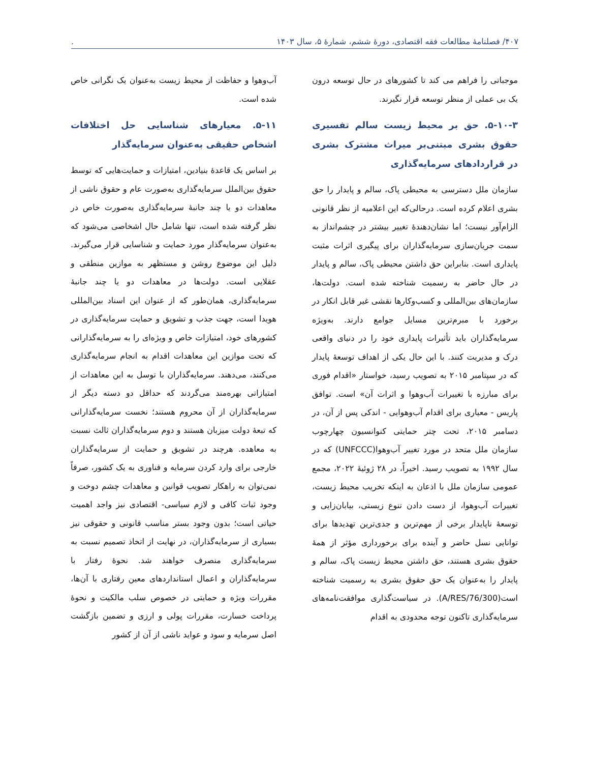۴۰۷/ فصلنامهٔ مطالعات فقه اقتصادی، دورهٔ ششم، شمارهٔ ۵، سال ۱۴۰۳.
موجباتی را فراهم می کند تا کشورهای در حال توسعه درون یک بی عملی از منظر توسعه قرار نگیرند.
۵-۱۰-۳. حق بر محیط زیست سالم تفسیری حقوق بشری مبتنی‌بر میراث مشترک بشری در قراردادهای سرمایه‌گذاری
سازمان ملل دسترسی به محیطی پاک، سالم و پایدار را حق بشری اعلام کرده است. درحالی‌که این اعلامیه از نظر قانونی الزام‌آور نیست؛ اما نشان‌دهندهٔ تغییر بیشتر در چشم‌انداز به سمت جریان‌سازی سرمایه‌گذاران برای پیگیری اثرات مثبت پایداری است. بنابراین حق داشتن محیطی پاک، سالم و پایدار در حال حاضر به رسمیت شناخته شده است. دولت‌ها، سازمان‌های بین‌المللی و کسب‌وکارها نقشی غیر قابل انکار در برخورد با مبرم‌ترین مسایل جوامع دارند. به‌ویژه سرمایه‌گذاران باید تأثیرات پایداری خود را در دنیای واقعی درک و مدیریت کنند. با این حال یکی از اهداف توسعهٔ پایدار که در سپتامبر ۲۰۱۵ به تصویب رسید، خواستار «اقدام فوری برای مبارزه با تغییرات آب‌وهوا و اثرات آن» است. توافق پاریس - معیاری برای اقدام آب‌وهوایی - اندکی پس از آن، در دسامبر ۲۰۱۵، تحت چتر حمایتی کنوانسیون چهارچوب سازمان ملل متحد در مورد تغییر آب‌وهوا(UNFCCC) که در سال ۱۹۹۲ به تصویب رسید. اخیراً، در ۲۸ ژوئیهٔ ۲۰۲۲، مجمع عمومی سازمان ملل با اذعان به اینکه تخریب محیط زیست، تغییرات آب‌وهوا، از دست دادن تنوع زیستی، بیابان‌زایی و توسعهٔ ناپایدار برخی از مهم‌ترین و جدی‌ترین تهدیدها برای توانایی نسل حاضر و آینده برای برخورداری مؤثر از همهٔ حقوق بشری هستند، حق داشتن محیط زیست پاک، سالم و پایدار را به‌عنوان یک حق حقوق بشری به رسمیت شناخته است(A/RES/76/300). در سیاست‌گذاری موافقت‌نامه‌های سرمایه‌گذاری تاکنون توجه محدودی به اقدام
آب‌وهوا و حفاظت از محیط زیست به‌عنوان یک نگرانی خاص شده است.
۵-۱۱. معیارهای شناسایی حل اختلافات اشخاص حقیقی به‌عنوان سرمایه‌گذار
بر اساس یک قاعدهٔ بنیادین، امتیازات و حمایت‌هایی که توسط حقوق بین‌الملل سرمایه‌گذاری به‌صورت عام و حقوق ناشی از معاهدات دو یا چند جانبهٔ سرمایه‌گذاری به‌صورت خاص در نظر گرفته شده است، تنها شامل حال اشخاصی می‌شود که به‌عنوان سرمایه‌گذار مورد حمایت و شناسایی قرار می‌گیرند. دلیل این موضوع روشن و مستظهر به موازین منطقی و عقلایی است. دولت‌ها در معاهدات دو یا چند جانبهٔ سرمایه‌گذاری، همان‌طور که از عنوان این اسناد بین‌المللی هویدا است، جهت جذب و تشویق و حمایت سرمایه‌گذاری در کشورهای خود، امتیازات خاص و ویژه‌ای را به سرمایه‌گذارانی که تحت موازین این معاهدات اقدام به انجام سرمایه‌گذاری می‌کنند، می‌دهند. سرمایه‌گذاران با توسل به این معاهدات از امتیازاتی بهره‌مند می‌گردند که حداقل دو دسته دیگر از سرمایه‌گذاران از آن محروم هستند؛ نخست سرمایه‌گذارانی که تبعهٔ دولت میزبان هستند و دوم سرمایه‌گذاران ثالث نسبت به معاهده. هرچند در تشویق و حمایت از سرمایه‌گذاران خارجی برای وارد کردن سرمایه و فناوری به یک کشور، صرفاً نمی‌توان به راهکار تصویب قوانین و معاهدات چشم دوخت و وجود ثبات کافی و لازم سیاسی- اقتصادی نیز واجد اهمیت حیاتی است؛ بدون وجود بستر مناسب قانونی و حقوقی نیز بسیاری از سرمایه‌گذاران، در نهایت از اتخاذ تصمیم نسبت به سرمایه‌گذاری منصرف خواهند شد. نحوهٔ رفتار با سرمایه‌گذاران و اعمال استانداردهای معین رفتاری با آن‌ها، مقررات ویژه و حمایتی در خصوص سلب مالکیت و نحوهٔ پرداخت خسارت، مقررات پولی و ارزی و تضمین بازگشت اصل سرمایه و سود و عواید ناشی از آن از کشور